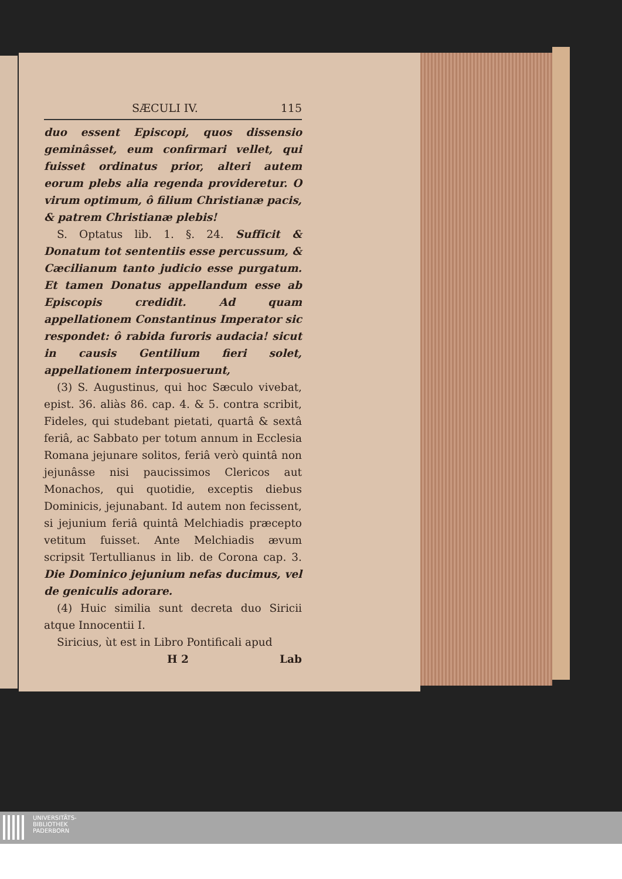SÆCULI IV. 115
duo essent Episcopi, quos dissensio geminâsset, eum confirmari vellet, qui fuisset ordinatus prior, alteri autem eorum plebs alia regenda provideretur. O virum optimum, ô filium Christianæ pacis, & patrem Christianæ plebis!
S. Optatus lib. 1. §. 24. Sufficit & Donatum tot sententiis esse percussum, & Cæcilianum tanto judicio esse purgatum. Et tamen Donatus appellandum esse ab Episcopis credidit. Ad quam appellationem Constantinus Imperator sic respondet: ô rabida furoris audacia! sicut in causis Gentilium fieri solet, appellationem interposuerunt,
(3) S. Augustinus, qui hoc Sæculo vivebat, epist. 36. aliàs 86. cap. 4. & 5. contra scribit, Fideles, qui studebant pietati, quartâ & sextâ feriâ, ac Sabbato per totum annum in Ecclesia Romana jejunare solitos, feriâ verò quintâ non jejunâsse nisi paucissimos Clericos aut Monachos, qui quotidie, exceptis diebus Dominicis, jejunabant. Id autem non fecissent, si jejunium feriâ quintâ Melchiadis præcepto vetitum fuisset. Ante Melchiadis ævum scripsit Tertullianus in lib. de Corona cap. 3. Die Dominico jejunium nefas ducimus, vel de geniculis adorare.
(4) Huic similia sunt decreta duo Siricii atque Innocentii I.
Siricius, ùt est in Libro Pontificali apud
H 2 Lab
UNIVERSITÄTS-
BIBLIOTHEK
PADERBORN